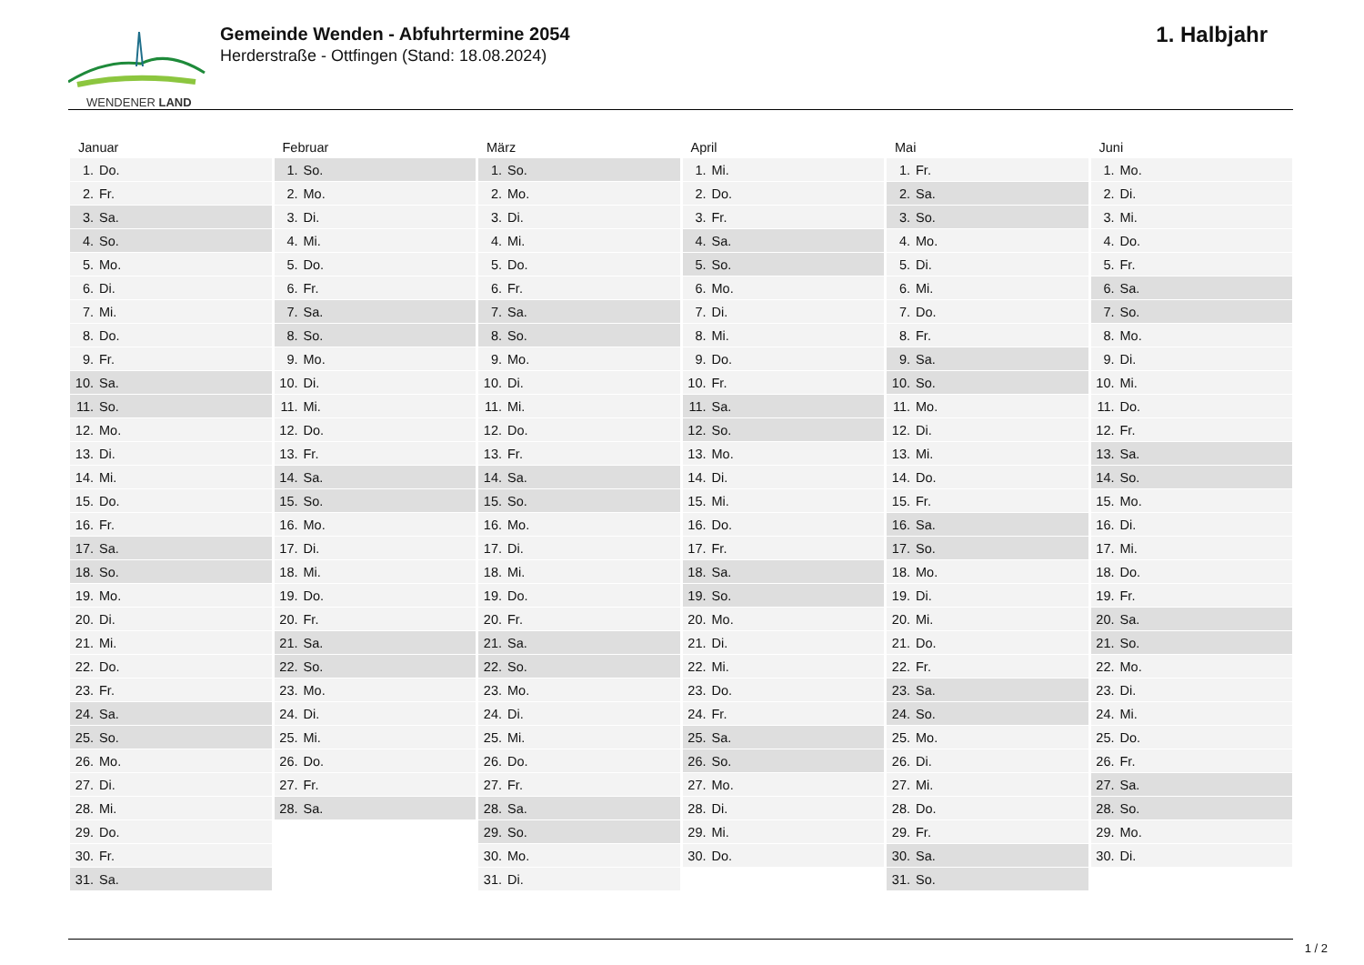WENDENER LAND
Gemeinde Wenden - Abfuhrtermine 2054
Herderstraße - Ottfingen (Stand: 18.08.2024)
1. Halbjahr
| Januar | Februar | März | April | Mai | Juni |
| --- | --- | --- | --- | --- | --- |
| 1. Do. | 1. So. | 1. So. | 1. Mi. | 1. Fr. | 1. Mo. |
| 2. Fr. | 2. Mo. | 2. Mo. | 2. Do. | 2. Sa. | 2. Di. |
| 3. Sa. | 3. Di. | 3. Di. | 3. Fr. | 3. So. | 3. Mi. |
| 4. So. | 4. Mi. | 4. Mi. | 4. Sa. | 4. Mo. | 4. Do. |
| 5. Mo. | 5. Do. | 5. Do. | 5. So. | 5. Di. | 5. Fr. |
| 6. Di. | 6. Fr. | 6. Fr. | 6. Mo. | 6. Mi. | 6. Sa. |
| 7. Mi. | 7. Sa. | 7. Sa. | 7. Di. | 7. Do. | 7. So. |
| 8. Do. | 8. So. | 8. So. | 8. Mi. | 8. Fr. | 8. Mo. |
| 9. Fr. | 9. Mo. | 9. Mo. | 9. Do. | 9. Sa. | 9. Di. |
| 10. Sa. | 10. Di. | 10. Di. | 10. Fr. | 10. So. | 10. Mi. |
| 11. So. | 11. Mi. | 11. Mi. | 11. Sa. | 11. Mo. | 11. Do. |
| 12. Mo. | 12. Do. | 12. Do. | 12. So. | 12. Di. | 12. Fr. |
| 13. Di. | 13. Fr. | 13. Fr. | 13. Mo. | 13. Mi. | 13. Sa. |
| 14. Mi. | 14. Sa. | 14. Sa. | 14. Di. | 14. Do. | 14. So. |
| 15. Do. | 15. So. | 15. So. | 15. Mi. | 15. Fr. | 15. Mo. |
| 16. Fr. | 16. Mo. | 16. Mo. | 16. Do. | 16. Sa. | 16. Di. |
| 17. Sa. | 17. Di. | 17. Di. | 17. Fr. | 17. So. | 17. Mi. |
| 18. So. | 18. Mi. | 18. Mi. | 18. Sa. | 18. Mo. | 18. Do. |
| 19. Mo. | 19. Do. | 19. Do. | 19. So. | 19. Di. | 19. Fr. |
| 20. Di. | 20. Fr. | 20. Fr. | 20. Mo. | 20. Mi. | 20. Sa. |
| 21. Mi. | 21. Sa. | 21. Sa. | 21. Di. | 21. Do. | 21. So. |
| 22. Do. | 22. So. | 22. So. | 22. Mi. | 22. Fr. | 22. Mo. |
| 23. Fr. | 23. Mo. | 23. Mo. | 23. Do. | 23. Sa. | 23. Di. |
| 24. Sa. | 24. Di. | 24. Di. | 24. Fr. | 24. So. | 24. Mi. |
| 25. So. | 25. Mi. | 25. Mi. | 25. Sa. | 25. Mo. | 25. Do. |
| 26. Mo. | 26. Do. | 26. Do. | 26. So. | 26. Di. | 26. Fr. |
| 27. Di. | 27. Fr. | 27. Fr. | 27. Mo. | 27. Mi. | 27. Sa. |
| 28. Mi. | 28. Sa. | 28. Sa. | 28. Di. | 28. Do. | 28. So. |
| 29. Do. | | 29. So. | 29. Mi. | 29. Fr. | 29. Mo. |
| 30. Fr. | | 30. Mo. | 30. Do. | 30. Sa. | 30. Di. |
| 31. Sa. | | 31. Di. | | 31. So. | |
1 / 2